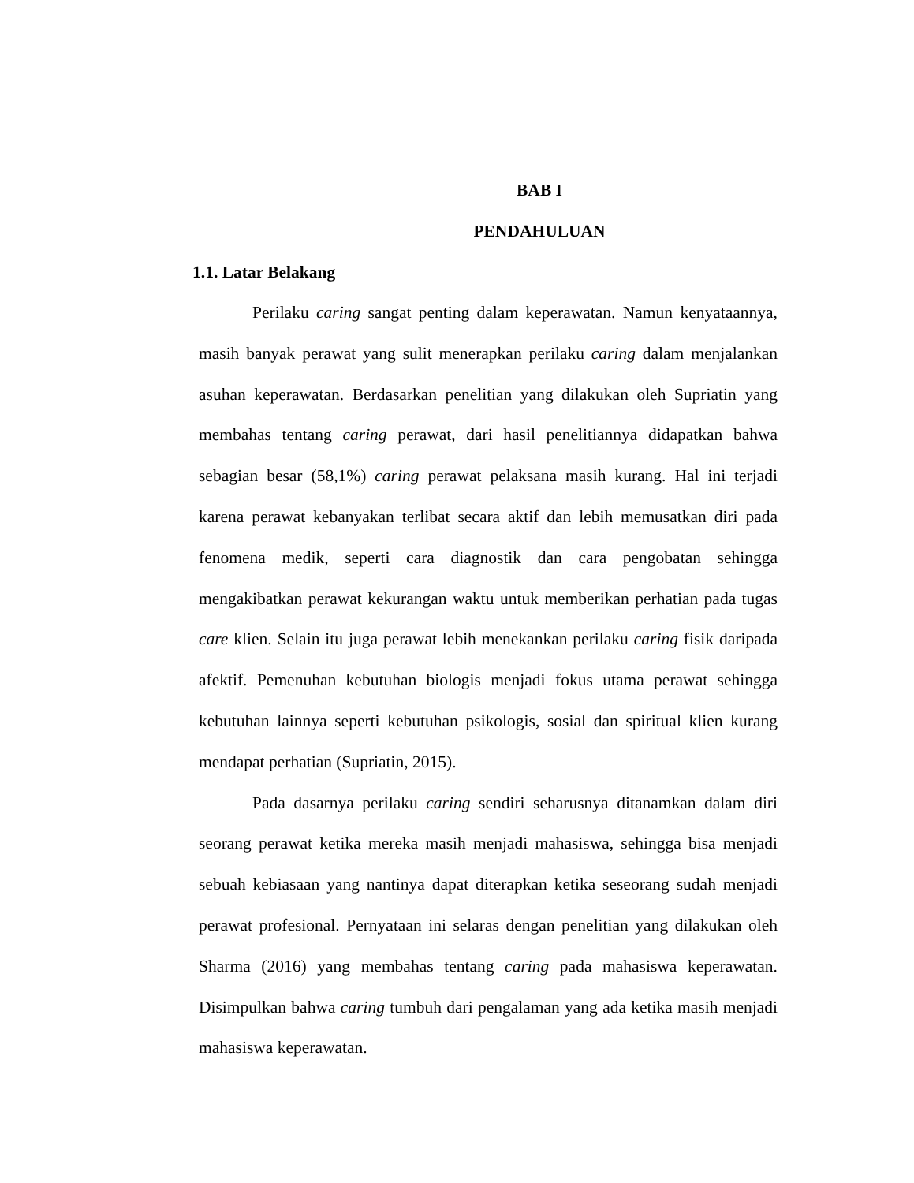BAB I
PENDAHULUAN
1.1. Latar Belakang
Perilaku caring sangat penting dalam keperawatan. Namun kenyataannya, masih banyak perawat yang sulit menerapkan perilaku caring dalam menjalankan asuhan keperawatan. Berdasarkan penelitian yang dilakukan oleh Supriatin yang membahas tentang caring perawat, dari hasil penelitiannya didapatkan bahwa sebagian besar (58,1%) caring perawat pelaksana masih kurang. Hal ini terjadi karena perawat kebanyakan terlibat secara aktif dan lebih memusatkan diri pada fenomena medik, seperti cara diagnostik dan cara pengobatan sehingga mengakibatkan perawat kekurangan waktu untuk memberikan perhatian pada tugas care klien. Selain itu juga perawat lebih menekankan perilaku caring fisik daripada afektif. Pemenuhan kebutuhan biologis menjadi fokus utama perawat sehingga kebutuhan lainnya seperti kebutuhan psikologis, sosial dan spiritual klien kurang mendapat perhatian (Supriatin, 2015).
Pada dasarnya perilaku caring sendiri seharusnya ditanamkan dalam diri seorang perawat ketika mereka masih menjadi mahasiswa, sehingga bisa menjadi sebuah kebiasaan yang nantinya dapat diterapkan ketika seseorang sudah menjadi perawat profesional. Pernyataan ini selaras dengan penelitian yang dilakukan oleh Sharma (2016) yang membahas tentang caring pada mahasiswa keperawatan. Disimpulkan bahwa caring tumbuh dari pengalaman yang ada ketika masih menjadi mahasiswa keperawatan.